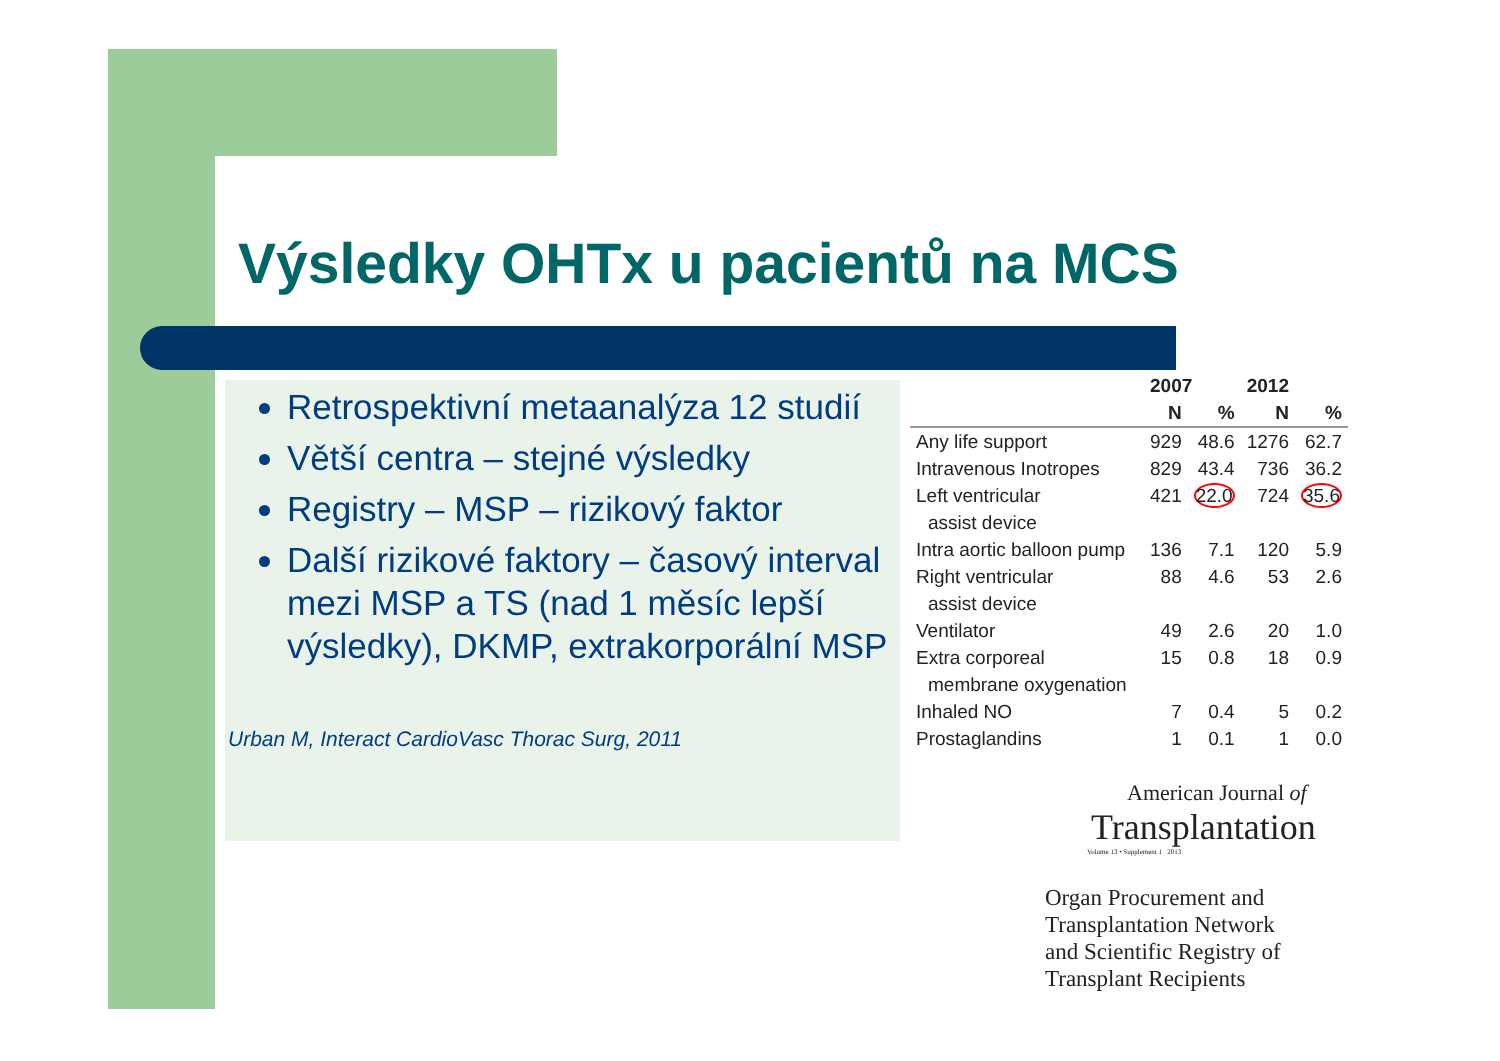Výsledky OHTx u pacientů na MCS
Retrospektivní metaanalýza 12 studií
Větší centra – stejné výsledky
Registry – MSP – rizikový faktor
Další rizikové faktory – časový interval mezi MSP a TS (nad 1 měsíc lepší výsledky), DKMP, extrakorporální MSP
Urban M, Interact CardioVasc Thorac Surg, 2011
| | 2007 | | 2012 | |
| --- | --- | --- | --- | --- |
| | N | % | N | % |
| Any life support | 929 | 48.6 | 1276 | 62.7 |
| Intravenous Inotropes | 829 | 43.4 | 736 | 36.2 |
| Left ventricular | 421 | 22.0 | 724 | 35.6 |
| assist device | | | | |
| Intra aortic balloon pump | 136 | 7.1 | 120 | 5.9 |
| Right ventricular | 88 | 4.6 | 53 | 2.6 |
| assist device | | | | |
| Ventilator | 49 | 2.6 | 20 | 1.0 |
| Extra corporeal | 15 | 0.8 | 18 | 0.9 |
| membrane oxygenation | | | | |
| Inhaled NO | 7 | 0.4 | 5 | 0.2 |
| Prostaglandins | 1 | 0.1 | 1 | 0.0 |
American Journal of
Transplantation
Volume 13 • Supplement 1 2013
Organ Procurement and
Transplantation Network
and Scientific Registry of
Transplant Recipients